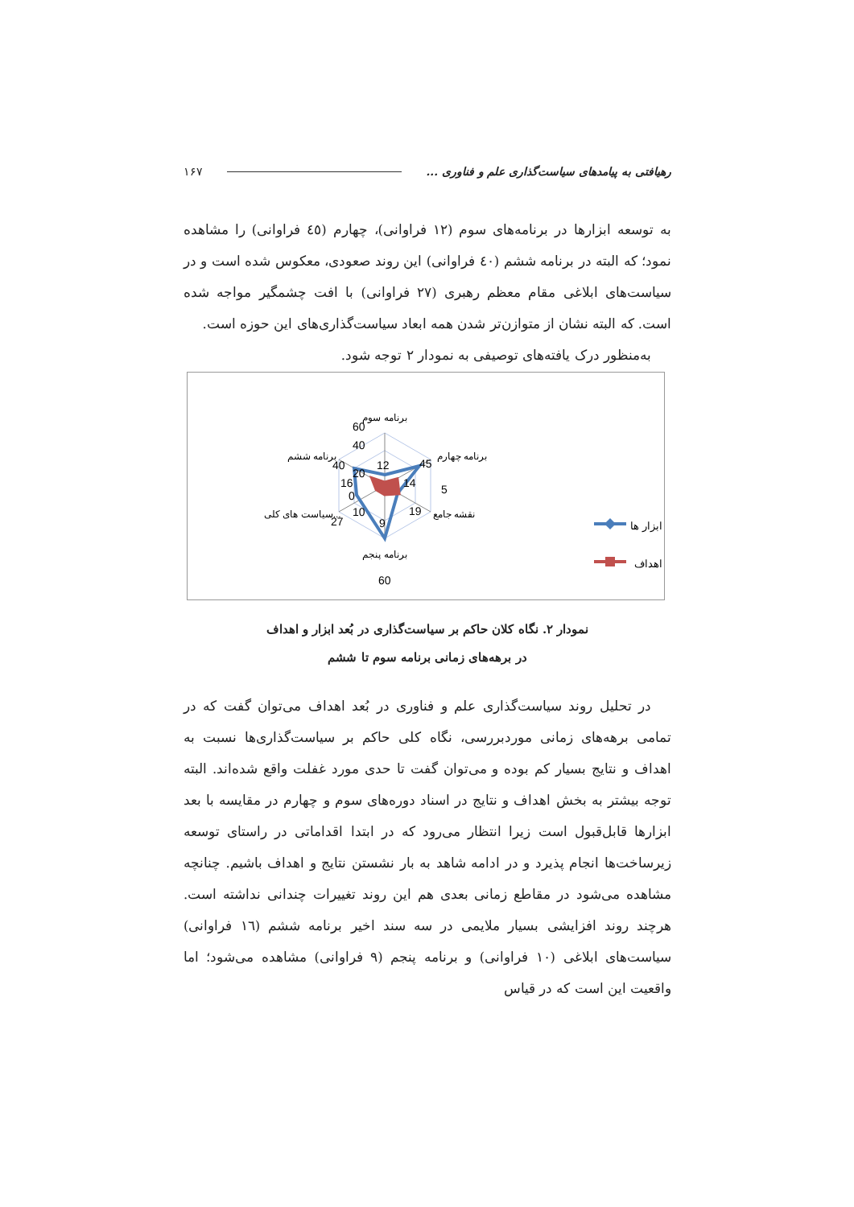رهیافتی به پیامدهای سیاست‌گذاری علم و فناوری ... ۱۶۷
به توسعه ابزارها در برنامه‌های سوم (۱۲ فراوانی)، چهارم (٤٥ فراوانی) را مشاهده نمود؛ که البته در برنامه ششم (٤٠ فراوانی) این روند صعودی، معکوس شده است و در سیاست‌های ابلاغی مقام معظم رهبری (۲۷ فراوانی) با افت چشمگیر مواجه شده است. که البته نشان از متوازن‌تر شدن همه ابعاد سیاست‌گذاری‌های این حوزه است.
به‌منظور درک یافته‌های توصیفی به نمودار ۲ توجه شود.
برنامه سوم
برنامه چهارم
نقشه جامع
برنامه پنجم
سیاست های کلی...
برنامه ششم
60
40
20
12
45
14
19
9
10
27
0
5
16
40
60
ابزار ها
اهداف
نمودار ۲. نگاه کلان حاکم بر سیاست‌گذاری در بُعد ابزار و اهداف
در برهه‌های زمانی برنامه سوم تا ششم
در تحلیل روند سیاست‌گذاری علم و فناوری در بُعد اهداف می‌توان گفت که در تمامی برهه‌های زمانی موردبررسی، نگاه کلی حاکم بر سیاست‌گذاری‌ها نسبت به اهداف و نتایج بسیار کم بوده و می‌توان گفت تا حدی مورد غفلت واقع شده‌اند. البته توجه بیشتر به بخش اهداف و نتایج در اسناد دوره‌های سوم و چهارم در مقایسه با بعد ابزارها قابل‌قبول است زیرا انتظار می‌رود که در ابتدا اقداماتی در راستای توسعه زیرساخت‌ها انجام پذیرد و در ادامه شاهد به بار نشستن نتایج و اهداف باشیم. چنانچه مشاهده می‌شود در مقاطع زمانی بعدی هم این روند تغییرات چندانی نداشته است. هرچند روند افزایشی بسیار ملایمی در سه سند اخیر برنامه ششم (١٦ فراوانی) سیاست‌های ابلاغی (۱۰ فراوانی) و برنامه پنجم (۹ فراوانی) مشاهده می‌شود؛ اما واقعیت این است که در قیاس